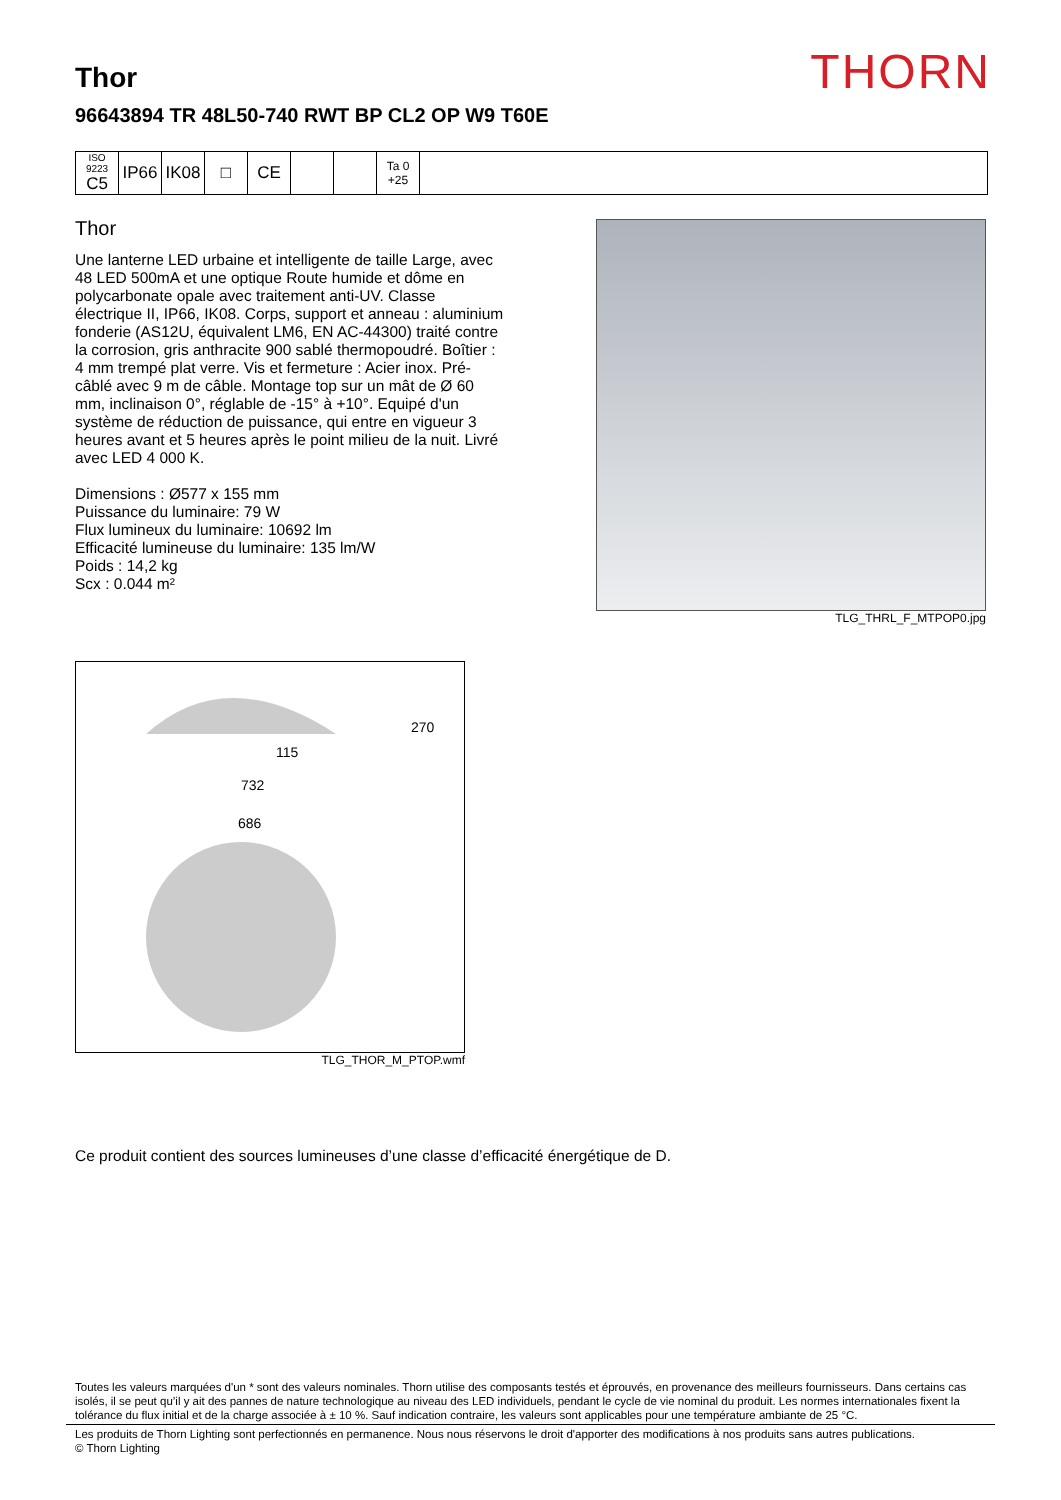THORN
Thor
96643894 TR 48L50-740 RWT BP CL2 OP W9 T60E
| ISO 9223 C5 | IP66 | IK08 | □ | CE | | | Ta 0 +25 | |
Thor
Une lanterne LED urbaine et intelligente de taille Large, avec 48 LED 500mA et une optique Route humide et dôme en polycarbonate opale avec traitement anti-UV. Classe électrique II, IP66, IK08. Corps, support et anneau : aluminium fonderie (AS12U, équivalent LM6, EN AC-44300) traité contre la corrosion, gris anthracite 900 sablé thermopoudré. Boîtier : 4 mm trempé plat verre. Vis et fermeture : Acier inox. Pré-câblé avec 9 m de câble. Montage top sur un mât de Ø 60 mm, inclinaison 0°, réglable de -15° à +10°. Equipé d'un système de réduction de puissance, qui entre en vigueur 3 heures avant et 5 heures après le point milieu de la nuit. Livré avec LED 4 000 K.
Dimensions : Ø577 x 155 mm
Puissance du luminaire: 79 W
Flux lumineux du luminaire: 10692 lm
Efficacité lumineuse du luminaire: 135 lm/W
Poids : 14,2 kg
Scx : 0.044 m²
TLG_THRL_F_MTPOP0.jpg
270
115
732
686
TLG_THOR_M_PTOP.wmf
Ce produit contient des sources lumineuses d’une classe d’efficacité énergétique de D.
Toutes les valeurs marquées d'un * sont des valeurs nominales. Thorn utilise des composants testés et éprouvés, en provenance des meilleurs fournisseurs. Dans certains cas isolés, il se peut qu’il y ait des pannes de nature technologique au niveau des LED individuels, pendant le cycle de vie nominal du produit. Les normes internationales fixent la tolérance du flux initial et de la charge associée à ± 10 %. Sauf indication contraire, les valeurs sont applicables pour une température ambiante de 25 °C.
Les produits de Thorn Lighting sont perfectionnés en permanence. Nous nous réservons le droit d'apporter des modifications à nos produits sans autres publications.
© Thorn Lighting